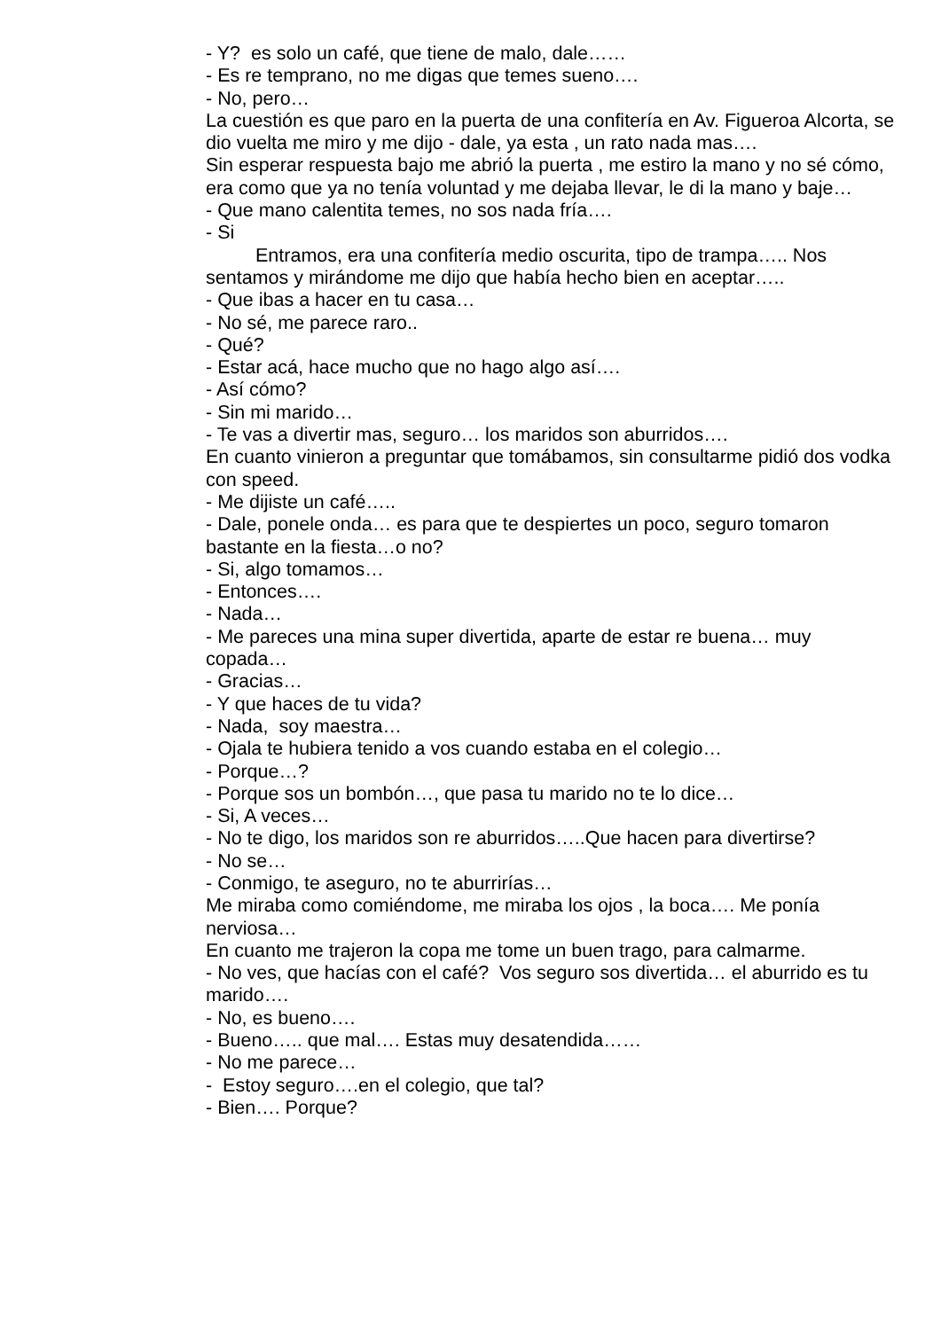- Y? es solo un café, que tiene de malo, dale……
- Es re temprano, no me digas que temes sueno….
- No, pero…
La cuestión es que paro en la puerta de una confitería en Av. Figueroa Alcorta, se dio vuelta me miro y me dijo - dale, ya esta , un rato nada mas….
Sin esperar respuesta bajo me abrió la puerta , me estiro la mano y no sé cómo, era como que ya no tenía voluntad y me dejaba llevar, le di la mano y baje…
- Que mano calentita temes, no sos nada fría….
- Si
Entramos, era una confitería medio oscurita, tipo de trampa….. Nos sentamos y mirándome me dijo que había hecho bien en aceptar…..
- Que ibas a hacer en tu casa…
- No sé, me parece raro..
- Qué?
- Estar acá, hace mucho que no hago algo así….
- Así cómo?
- Sin mi marido…
- Te vas a divertir mas, seguro… los maridos son aburridos….
En cuanto vinieron a preguntar que tomábamos, sin consultarme pidió dos vodka con speed.
- Me dijiste un café…..
- Dale, ponele onda… es para que te despiertes un poco, seguro tomaron bastante en la fiesta…o no?
- Si, algo tomamos…
- Entonces….
- Nada…
- Me pareces una mina super divertida, aparte de estar re buena… muy copada…
- Gracias…
- Y que haces de tu vida?
- Nada, soy maestra…
- Ojala te hubiera tenido a vos cuando estaba en el colegio…
- Porque…?
- Porque sos un bombón…, que pasa tu marido no te lo dice…
- Si, A veces…
- No te digo, los maridos son re aburridos…..Que hacen para divertirse?
- No se…
- Conmigo, te aseguro, no te aburrirías…
Me miraba como comiéndome, me miraba los ojos , la boca…. Me ponía nerviosa…
En cuanto me trajeron la copa me tome un buen trago, para calmarme.
- No ves, que hacías con el café? Vos seguro sos divertida… el aburrido es tu marido….
- No, es bueno….
- Bueno….. que mal…. Estas muy desatendida……
- No me parece…
- Estoy seguro….en el colegio, que tal?
- Bien…. Porque?